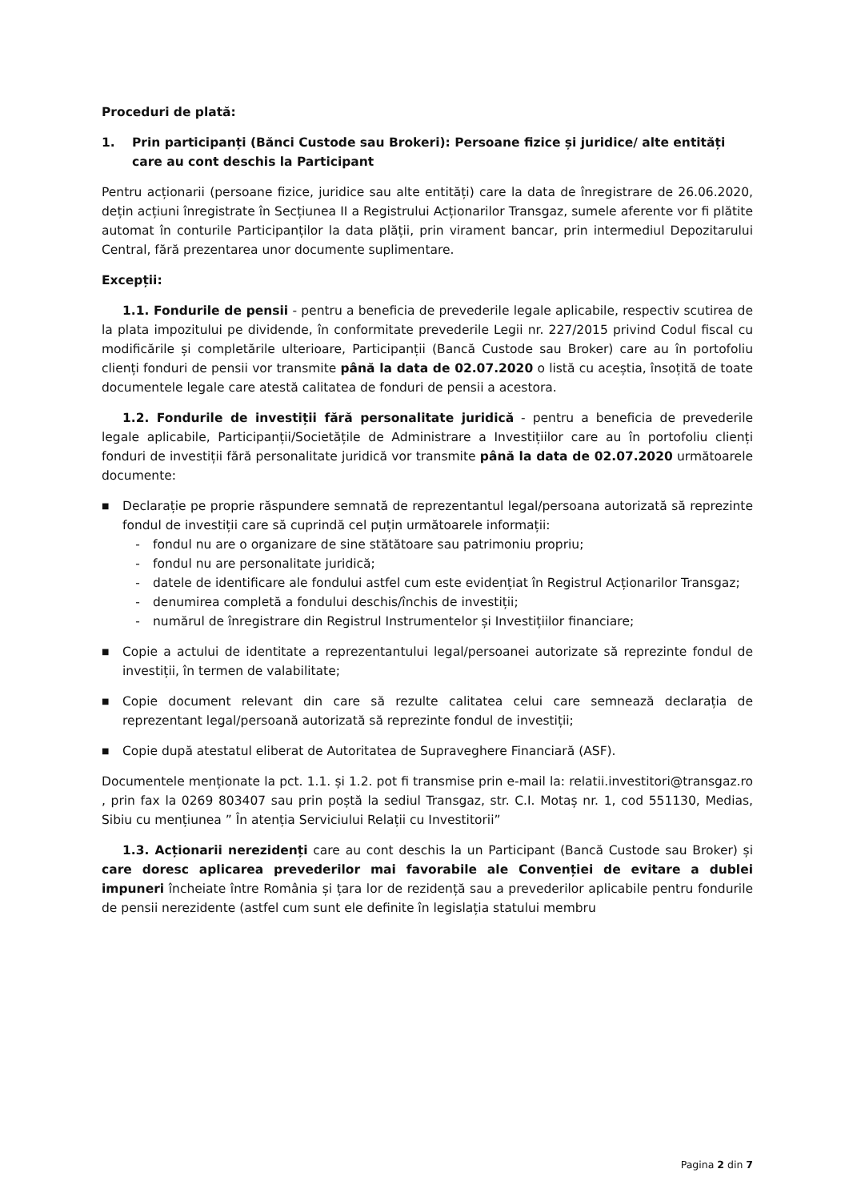Proceduri de plată:
1. Prin participanți (Bănci Custode sau Brokeri): Persoane fizice și juridice/ alte entități care au cont deschis la Participant
Pentru acționarii (persoane fizice, juridice sau alte entități) care la data de înregistrare de 26.06.2020, dețin acțiuni înregistrate în Secțiunea II a Registrului Acționarilor Transgaz, sumele aferente vor fi plătite automat în conturile Participanților la data plății, prin virament bancar, prin intermediul Depozitarului Central, fără prezentarea unor documente suplimentare.
Excepții:
1.1. Fondurile de pensii - pentru a beneficia de prevederile legale aplicabile, respectiv scutirea de la plata impozitului pe dividende, în conformitate prevederile Legii nr. 227/2015 privind Codul fiscal cu modificările și completările ulterioare, Participanții (Bancă Custode sau Broker) care au în portofoliu clienți fonduri de pensii vor transmite până la data de 02.07.2020 o listă cu aceștia, însoțită de toate documentele legale care atestă calitatea de fonduri de pensii a acestora.
1.2. Fondurile de investiții fără personalitate juridică - pentru a beneficia de prevederile legale aplicabile, Participanții/Societățile de Administrare a Investițiilor care au în portofoliu clienți fonduri de investiții fără personalitate juridică vor transmite până la data de 02.07.2020 următoarele documente:
■
Declarație pe proprie răspundere semnată de reprezentantul legal/persoana autorizată să reprezinte fondul de investiții care să cuprindă cel puțin următoarele informații:
- fondul nu are o organizare de sine stătătoare sau patrimoniu propriu;
- fondul nu are personalitate juridică;
- datele de identificare ale fondului astfel cum este evidențiat în Registrul Acționarilor Transgaz;
- denumirea completă a fondului deschis/închis de investiții;
- numărul de înregistrare din Registrul Instrumentelor și Investițiilor financiare;
■
Copie a actului de identitate a reprezentantului legal/persoanei autorizate să reprezinte fondul de investiții, în termen de valabilitate;
■
Copie document relevant din care să rezulte calitatea celui care semnează declarația de reprezentant legal/persoană autorizată să reprezinte fondul de investiții;
■
Copie după atestatul eliberat de Autoritatea de Supraveghere Financiară (ASF).
Documentele menționate la pct. 1.1. și 1.2. pot fi transmise prin e-mail la: relatii.investitori@transgaz.ro , prin fax la 0269 803407 sau prin poștă la sediul Transgaz, str. C.I. Motaș nr. 1, cod 551130, Medias, Sibiu cu mențiunea ” În atenția Serviciului Relații cu Investitorii”
1.3. Acționarii nerezidenți care au cont deschis la un Participant (Bancă Custode sau Broker) și care doresc aplicarea prevederilor mai favorabile ale Convenției de evitare a dublei impuneri încheiate între România și țara lor de rezidență sau a prevederilor aplicabile pentru fondurile de pensii nerezidente (astfel cum sunt ele definite în legislația statului membru
Pagina 2 din 7